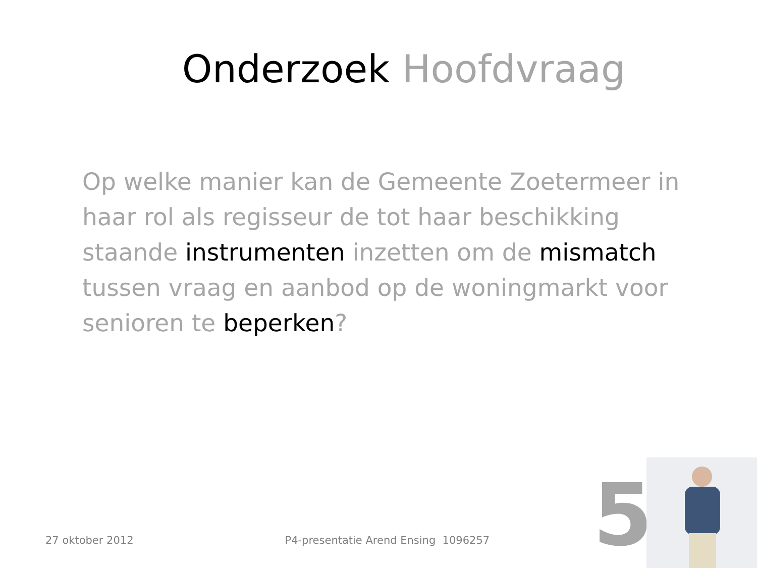Onderzoek Hoofdvraag
Op welke manier kan de Gemeente Zoetermeer in haar rol als regisseur de tot haar beschikking staande instrumenten inzetten om de mismatch tussen vraag en aanbod op de woningmarkt voor senioren te beperken?
27 oktober 2012 P4-presentatie Arend Ensing 1096257 5